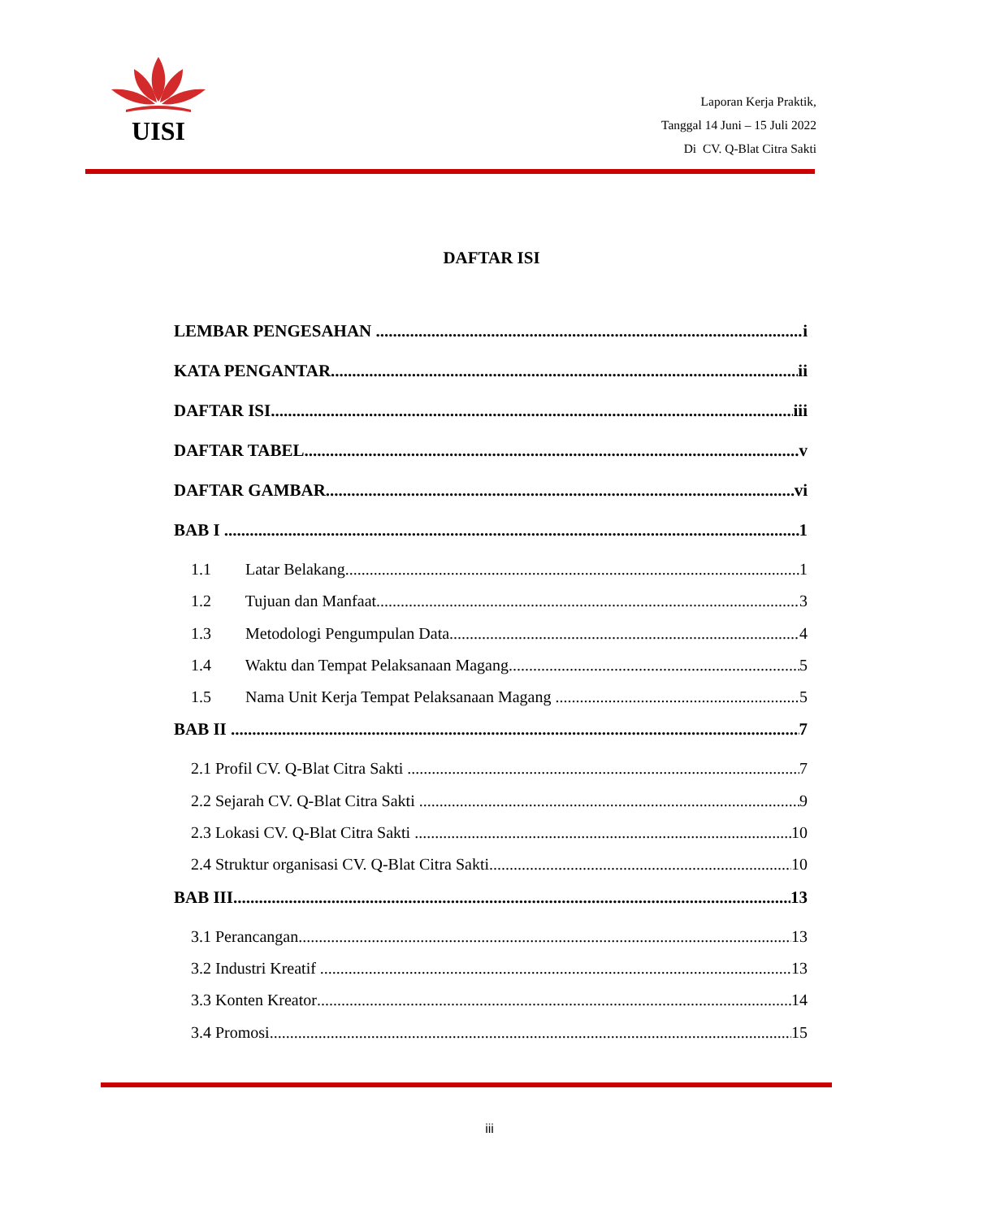UISI
Laporan Kerja Praktik,
Tanggal 14 Juni – 15 Juli 2022
Di CV. Q-Blat Citra Sakti
DAFTAR ISI
LEMBAR PENGESAHAN i
KATA PENGANTAR ii
DAFTAR ISI iii
DAFTAR TABEL v
DAFTAR GAMBAR vi
BAB I 1
1.1 Latar Belakang 1
1.2 Tujuan dan Manfaat 3
1.3 Metodologi Pengumpulan Data 4
1.4 Waktu dan Tempat Pelaksanaan Magang 5
1.5 Nama Unit Kerja Tempat Pelaksanaan Magang 5
BAB II 7
2.1 Profil CV. Q-Blat Citra Sakti 7
2.2 Sejarah CV. Q-Blat Citra Sakti 9
2.3 Lokasi CV. Q-Blat Citra Sakti 10
2.4 Struktur organisasi CV. Q-Blat Citra Sakti 10
BAB III 13
3.1 Perancangan 13
3.2 Industri Kreatif 13
3.3 Konten Kreator 14
3.4 Promosi 15
iii